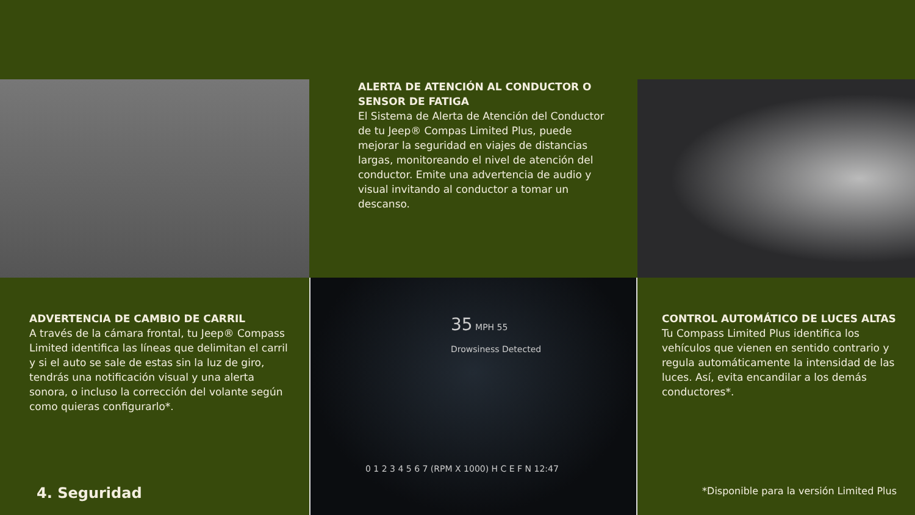ALERTA DE ATENCIÓN AL CONDUCTOR O SENSOR DE FATIGA
El Sistema de Alerta de Atención del Conductor de tu Jeep® Compas Limited Plus, puede mejorar la seguridad en viajes de distancias largas, monitoreando el nivel de atención del conductor. Emite una advertencia de audio y visual invitando al conductor a tomar un descanso.
ADVERTENCIA DE CAMBIO DE CARRIL
A través de la cámara frontal, tu Jeep® Compass Limited identifica las líneas que delimitan el carril y si el auto se sale de estas sin la luz de giro, tendrás una notificación visual y una alerta sonora, o incluso la corrección del volante según como quieras configurarlo*.
4. Seguridad
35 MPH 55
Drowsiness Detected
0 1 2 3 4 5 6 7 (RPM X 1000) H C E F N 12:47
CONTROL AUTOMÁTICO DE LUCES ALTAS
Tu Compass Limited Plus identifica los vehículos que vienen en sentido contrario y regula automáticamente la intensidad de las luces. Así, evita encandilar a los demás conductores*.
*Disponible para la versión Limited Plus